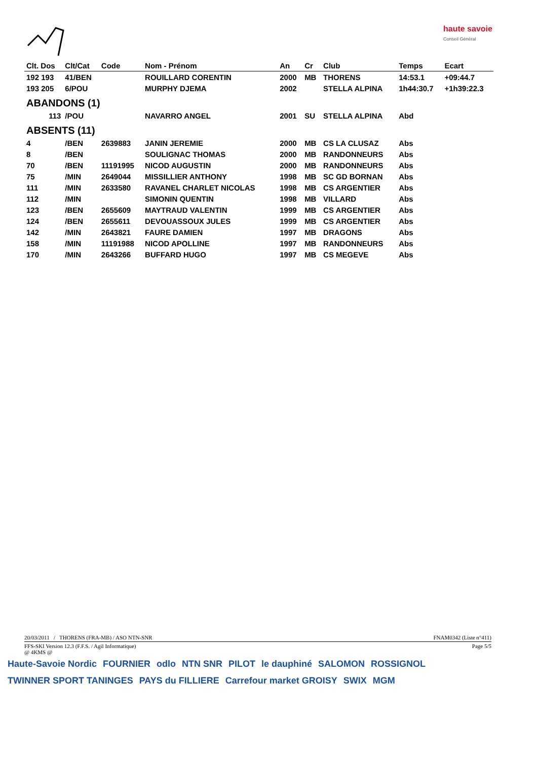haute savoie
Conseil Général
| Clt. Dos | Clt/Cat | Code | Nom - Prénom | An | Cr | Club | Temps | Ecart |
| --- | --- | --- | --- | --- | --- | --- | --- | --- |
| 192 193 | 41/BEN | | ROUILLARD CORENTIN | 2000 | MB | THORENS | 14:53.1 | +09:44.7 |
| 193 205 | 6/POU | | MURPHY DJEMA | 2002 | | STELLA ALPINA | 1h44:30.7 | +1h39:22.3 |
| ABANDONS (1) | | | | | | | | |
| 113 | /POU | | NAVARRO ANGEL | 2001 | SU | STELLA ALPINA | Abd | |
| ABSENTS (11) | | | | | | | | |
| 4 | /BEN | 2639883 | JANIN JEREMIE | 2000 | MB | CS LA CLUSAZ | Abs | |
| 8 | /BEN | | SOULIGNAC THOMAS | 2000 | MB | RANDONNEURS | Abs | |
| 70 | /BEN | 11191995 | NICOD AUGUSTIN | 2000 | MB | RANDONNEURS | Abs | |
| 75 | /MIN | 2649044 | MISSILLIER ANTHONY | 1998 | MB | SC GD BORNAN | Abs | |
| 111 | /MIN | 2633580 | RAVANEL CHARLET NICOLAS | 1998 | MB | CS ARGENTIER | Abs | |
| 112 | /MIN | | SIMONIN QUENTIN | 1998 | MB | VILLARD | Abs | |
| 123 | /BEN | 2655609 | MAYTRAUD VALENTIN | 1999 | MB | CS ARGENTIER | Abs | |
| 124 | /BEN | 2655611 | DEVOUASSOUX JULES | 1999 | MB | CS ARGENTIER | Abs | |
| 142 | /MIN | 2643821 | FAURE DAMIEN | 1997 | MB | DRAGONS | Abs | |
| 158 | /MIN | 11191988 | NICOD APOLLINE | 1997 | MB | RANDONNEURS | Abs | |
| 170 | /MIN | 2643266 | BUFFARD HUGO | 1997 | MB | CS MEGEVE | Abs | |
20/03/2011 / THORENS (FRA-MB) / ASO NTN-SNR FNAM0342 (Liste n°411)
FFS-SKI Version 12.3 (F.F.S. / Agil Informatique) Page 5/5
@ 4KMS @
Haute-Savoie Nordic FOURNIER odlo NTN SNR PILOT le dauphiné SALOMON ROSSIGNOL TWINNER SPORT TANINGES PAYS du FILLIERE Carrefour market GROISY SWIX MGM